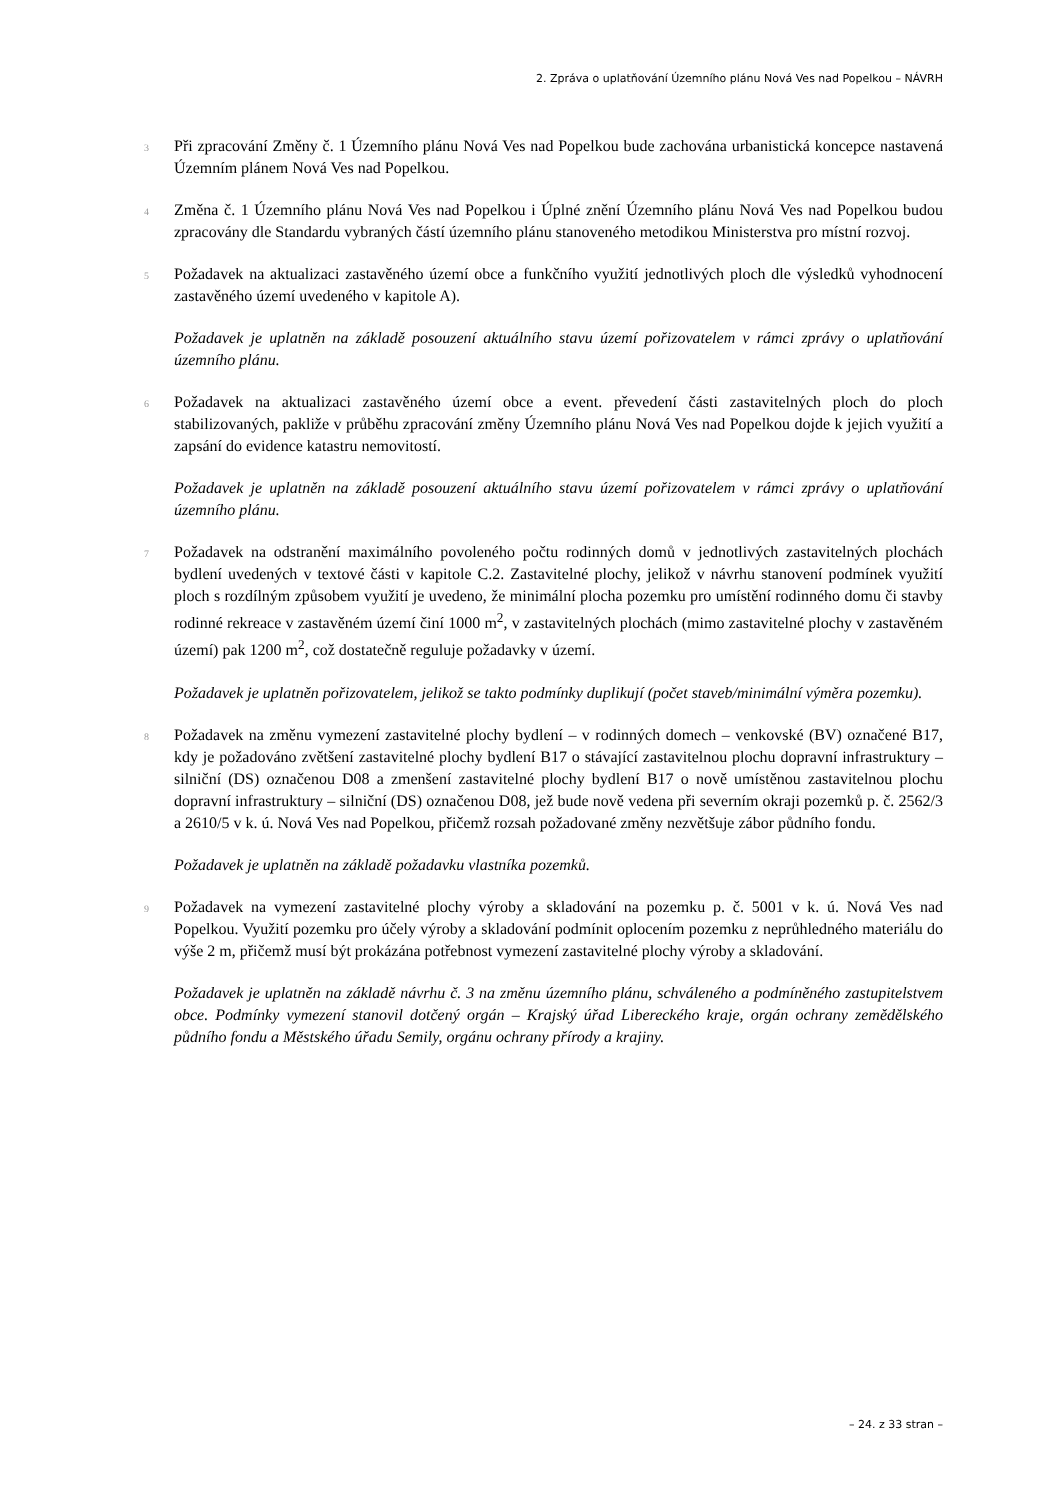2. Zpráva o uplatňování Územního plánu Nová Ves nad Popelkou – NÁVRH
3
Při zpracování Změny č. 1 Územního plánu Nová Ves nad Popelkou bude zachována urbanistická koncepce nastavená Územním plánem Nová Ves nad Popelkou.
4
Změna č. 1 Územního plánu Nová Ves nad Popelkou i Úplné znění Územního plánu Nová Ves nad Popelkou budou zpracovány dle Standardu vybraných částí územního plánu stanoveného metodikou Ministerstva pro místní rozvoj.
5
Požadavek na aktualizaci zastavěného území obce a funkčního využití jednotlivých ploch dle výsledků vyhodnocení zastavěného území uvedeného v kapitole A).
Požadavek je uplatněn na základě posouzení aktuálního stavu území pořizovatelem v rámci zprávy o uplatňování územního plánu.
6
Požadavek na aktualizaci zastavěného území obce a event. převedení části zastavitelných ploch do ploch stabilizovaných, pakliže v průběhu zpracování změny Územního plánu Nová Ves nad Popelkou dojde k jejich využití a zapsání do evidence katastru nemovitostí.
Požadavek je uplatněn na základě posouzení aktuálního stavu území pořizovatelem v rámci zprávy o uplatňování územního plánu.
7
Požadavek na odstranění maximálního povoleného počtu rodinných domů v jednotlivých zastavitelných plochách bydlení uvedených v textové části v kapitole C.2. Zastavitelné plochy, jelikož v návrhu stanovení podmínek využití ploch s rozdílným způsobem využití je uvedeno, že minimální plocha pozemku pro umístění rodinného domu či stavby rodinné rekreace v zastavěném území činí 1000 m<sup>2</sup>, v zastavitelných plochách (mimo zastavitelné plochy v zastavěném území) pak 1200 m<sup>2</sup>, což dostatečně reguluje požadavky v území.
Požadavek je uplatněn pořizovatelem, jelikož se takto podmínky duplikují (počet staveb/minimální výměra pozemku).
8
Požadavek na změnu vymezení zastavitelné plochy bydlení – v rodinných domech – venkovské (BV) označené B17, kdy je požadováno zvětšení zastavitelné plochy bydlení B17 o stávající zastavitelnou plochu dopravní infrastruktury – silniční (DS) označenou D08 a zmenšení zastavitelné plochy bydlení B17 o nově umístěnou zastavitelnou plochu dopravní infrastruktury – silniční (DS) označenou D08, jež bude nově vedena při severním okraji pozemků p. č. 2562/3 a 2610/5 v k. ú. Nová Ves nad Popelkou, přičemž rozsah požadované změny nezvětšuje zábor půdního fondu.
Požadavek je uplatněn na základě požadavku vlastníka pozemků.
9
Požadavek na vymezení zastavitelné plochy výroby a skladování na pozemku p. č. 5001 v k. ú. Nová Ves nad Popelkou. Využití pozemku pro účely výroby a skladování podmínit oplocením pozemku z neprůhledného materiálu do výše 2 m, přičemž musí být prokázána potřebnost vymezení zastavitelné plochy výroby a skladování.
Požadavek je uplatněn na základě návrhu č. 3 na změnu územního plánu, schváleného a podmíněného zastupitelstvem obce. Podmínky vymezení stanovil dotčený orgán – Krajský úřad Libereckého kraje, orgán ochrany zemědělského půdního fondu a Městského úřadu Semily, orgánu ochrany přírody a krajiny.
– 24. z 33 stran –